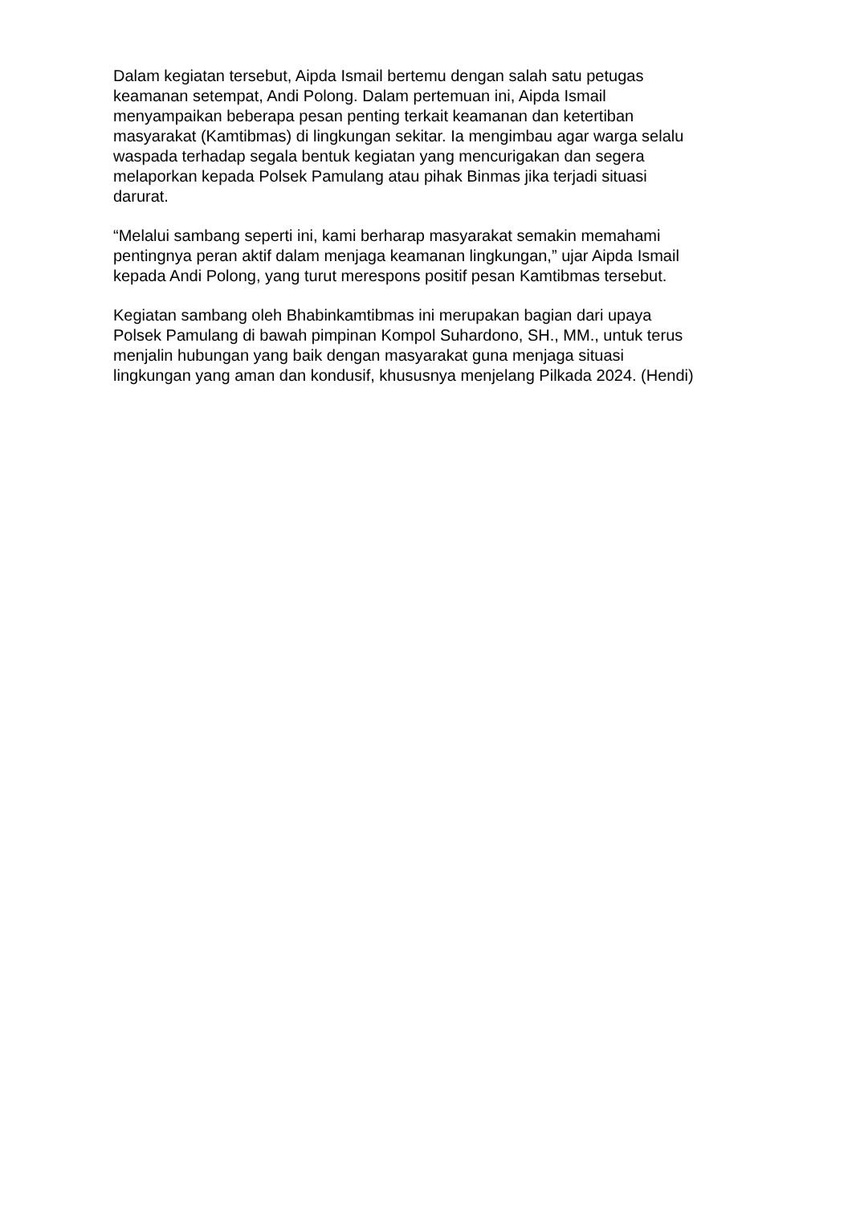Dalam kegiatan tersebut, Aipda Ismail bertemu dengan salah satu petugas
keamanan setempat, Andi Polong. Dalam pertemuan ini, Aipda Ismail
menyampaikan beberapa pesan penting terkait keamanan dan ketertiban
masyarakat (Kamtibmas) di lingkungan sekitar. Ia mengimbau agar warga selalu
waspada terhadap segala bentuk kegiatan yang mencurigakan dan segera
melaporkan kepada Polsek Pamulang atau pihak Binmas jika terjadi situasi
darurat.
“Melalui sambang seperti ini, kami berharap masyarakat semakin memahami
pentingnya peran aktif dalam menjaga keamanan lingkungan,” ujar Aipda Ismail
kepada Andi Polong, yang turut merespons positif pesan Kamtibmas tersebut.
Kegiatan sambang oleh Bhabinkamtibmas ini merupakan bagian dari upaya
Polsek Pamulang di bawah pimpinan Kompol Suhardono, SH., MM., untuk terus
menjalin hubungan yang baik dengan masyarakat guna menjaga situasi
lingkungan yang aman dan kondusif, khususnya menjelang Pilkada 2024. (Hendi)